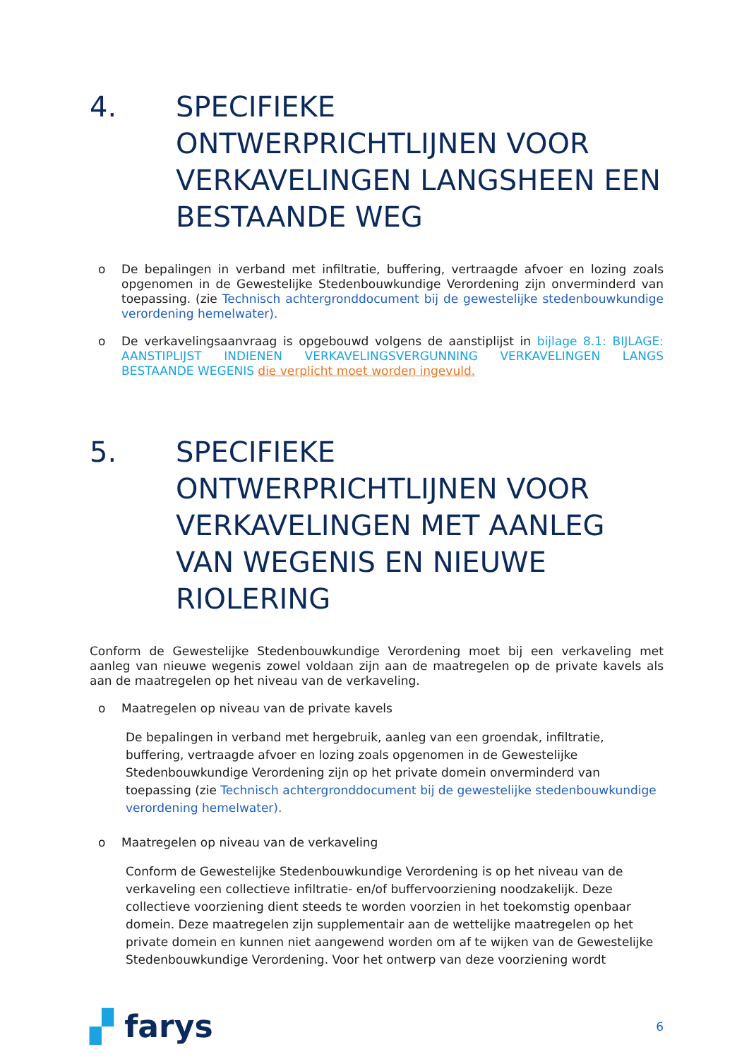4. SPECIFIEKE ONTWERPRICHTLIJNEN VOOR VERKAVELINGEN LANGSHEEN EEN BESTAANDE WEG
o De bepalingen in verband met infiltratie, buffering, vertraagde afvoer en lozing zoals opgenomen in de Gewestelijke Stedenbouwkundige Verordening zijn onverminderd van toepassing. (zie Technisch achtergronddocument bij de gewestelijke stedenbouwkundige verordening hemelwater).
o De verkavelingsaanvraag is opgebouwd volgens de aanstiplijst in bijlage 8.1: BIJLAGE: AANSTIPLIJST INDIENEN VERKAVELINGSVERGUNNING VERKAVELINGEN LANGS BESTAANDE WEGENIS die verplicht moet worden ingevuld.
5. SPECIFIEKE ONTWERPRICHTLIJNEN VOOR VERKAVELINGEN MET AANLEG VAN WEGENIS EN NIEUWE RIOLERING
Conform de Gewestelijke Stedenbouwkundige Verordening moet bij een verkaveling met aanleg van nieuwe wegenis zowel voldaan zijn aan de maatregelen op de private kavels als aan de maatregelen op het niveau van de verkaveling.
o Maatregelen op niveau van de private kavels
De bepalingen in verband met hergebruik, aanleg van een groendak, infiltratie, buffering, vertraagde afvoer en lozing zoals opgenomen in de Gewestelijke Stedenbouwkundige Verordening zijn op het private domein onverminderd van toepassing (zie Technisch achtergronddocument bij de gewestelijke stedenbouwkundige verordening hemelwater).
o Maatregelen op niveau van de verkaveling
Conform de Gewestelijke Stedenbouwkundige Verordening is op het niveau van de verkaveling een collectieve infiltratie- en/of buffervoorziening noodzakelijk. Deze collectieve voorziening dient steeds te worden voorzien in het toekomstig openbaar domein. Deze maatregelen zijn supplementair aan de wettelijke maatregelen op het private domein en kunnen niet aangewend worden om af te wijken van de Gewestelijke Stedenbouwkundige Verordening. Voor het ontwerp van deze voorziening wordt
▞ farys 6